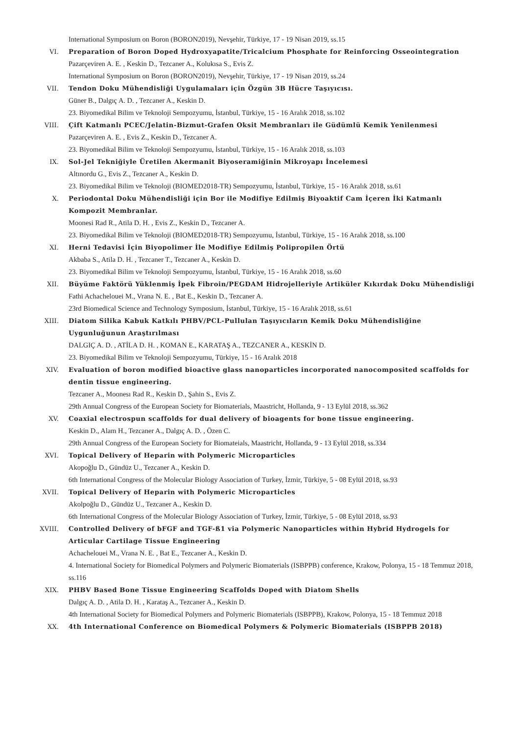International Symposium on Boron (BORON2019), Nevşehir, Türkiye, 17 - 19 Nisan 2019, ss.15
VI. Preparation of Boron Doped Hydroxyapatite/Tricalcium Phosphate for Reinforcing Osseointegration
Pazarçeviren A. E. , Keskin D., Tezcaner A., Kolukısa S., Evis Z.
International Symposium on Boron (BORON2019), Nevşehir, Türkiye, 17 - 19 Nisan 2019, ss.24
VII. Tendon Doku Mühendisliği Uygulamaları için Özgün 3B Hücre Taşıyıcısı.
Güner B., Dalgıç A. D. , Tezcaner A., Keskin D.
23. Biyomedikal Bilim ve Teknoloji Sempozyumu, İstanbul, Türkiye, 15 - 16 Aralık 2018, ss.102
VIII. Çift Katmanlı PCEC/Jelatin-Bizmut-Grafen Oksit Membranları ile Güdümlü Kemik Yenilenmesi
Pazarçeviren A. E. , Evis Z., Keskin D., Tezcaner A.
23. Biyomedikal Bilim ve Teknoloji Sempozyumu, İstanbul, Türkiye, 15 - 16 Aralık 2018, ss.103
IX. Sol-Jel Tekniğiyle Üretilen Akermanit Biyoseramiğinin Mikroyapı İncelemesi
Altınordu G., Evis Z., Tezcaner A., Keskin D.
23. Biyomedikal Bilim ve Teknoloji (BIOMED2018-TR) Sempozyumu, İstanbul, Türkiye, 15 - 16 Aralık 2018, ss.61
X. Periodontal Doku Mühendisliği için Bor ile Modifiye Edilmiş Biyoaktif Cam İçeren İki Katmanlı Kompozit Membranlar.
Moonesi Rad R., Atila D. H. , Evis Z., Keskin D., Tezcaner A.
23. Biyomedikal Bilim ve Teknoloji (BIOMED2018-TR) Sempozyumu, İstanbul, Türkiye, 15 - 16 Aralık 2018, ss.100
XI. Herni Tedavisi İçin Biyopolimer İle Modifiye Edilmiş Polipropilen Örtü
Akbaba S., Atila D. H. , Tezcaner T., Tezcaner A., Keskin D.
23. Biyomedikal Bilim ve Teknoloji Sempozyumu, İstanbul, Türkiye, 15 - 16 Aralık 2018, ss.60
XII. Büyüme Faktörü Yüklenmiş İpek Fibroin/PEGDAM Hidrojelleriyle Artiküler Kıkırdak Doku Mühendisliği
Fathi Achachelouei M., Vrana N. E. , Bat E., Keskin D., Tezcaner A.
23rd Biomedical Science and Technology Symposium, İstanbul, Türkiye, 15 - 16 Aralık 2018, ss.61
XIII. Diatom Silika Kabuk Katkılı PHBV/PCL-Pullulan Taşıyıcıların Kemik Doku Mühendisliğine Uygunluğunun Araştırılması
DALGIÇ A. D. , ATİLA D. H. , KOMAN E., KARATAŞ A., TEZCANER A., KESKİN D.
23. Biyomedikal Bilim ve Teknoloji Sempozyumu, Türkiye, 15 - 16 Aralık 2018
XIV. Evaluation of boron modified bioactive glass nanoparticles incorporated nanocomposited scaffolds for dentin tissue engineering.
Tezcaner A., Moonesı Rad R., Keskin D., Şahin S., Evis Z.
29th Annual Congress of the European Society for Biomaterials, Maastricht, Hollanda, 9 - 13 Eylül 2018, ss.362
XV. Coaxial electrospun scaffolds for dual delivery of bioagents for bone tissue engineering.
Keskin D., Alam H., Tezcaner A., Dalgıç A. D. , Özen C.
29th Annual Congress of the European Society for Biomateials, Maastricht, Hollanda, 9 - 13 Eylül 2018, ss.334
XVI. Topical Delivery of Heparin with Polymeric Microparticles
Akopoğlu D., Gündüz U., Tezcaner A., Keskin D.
6th International Congress of the Molecular Biology Association of Turkey, İzmir, Türkiye, 5 - 08 Eylül 2018, ss.93
XVII. Topical Delivery of Heparin with Polymeric Microparticles
Akolpoğlu D., Gündüz U., Tezcaner A., Keskin D.
6th International Congress of the Molecular Biology Association of Turkey, İzmir, Türkiye, 5 - 08 Eylül 2018, ss.93
XVIII. Controlled Delivery of bFGF and TGF-ß1 via Polymeric Nanoparticles within Hybrid Hydrogels for Articular Cartilage Tissue Engineering
Achachelouei M., Vrana N. E. , Bat E., Tezcaner A., Keskin D.
4. International Society for Biomedical Polymers and Polymeric Biomaterials (ISBPPB) conference, Krakow, Polonya, 15 - 18 Temmuz 2018, ss.116
XIX. PHBV Based Bone Tissue Engineering Scaffolds Doped with Diatom Shells
Dalgıç A. D. , Atila D. H. , Karataş A., Tezcaner A., Keskin D.
4th International Society for Biomedical Polymers and Polymeric Biomaterials (ISBPPB), Krakow, Polonya, 15 - 18 Temmuz 2018
XX. 4th International Conference on Biomedical Polymers & Polymeric Biomaterials (ISBPPB 2018)